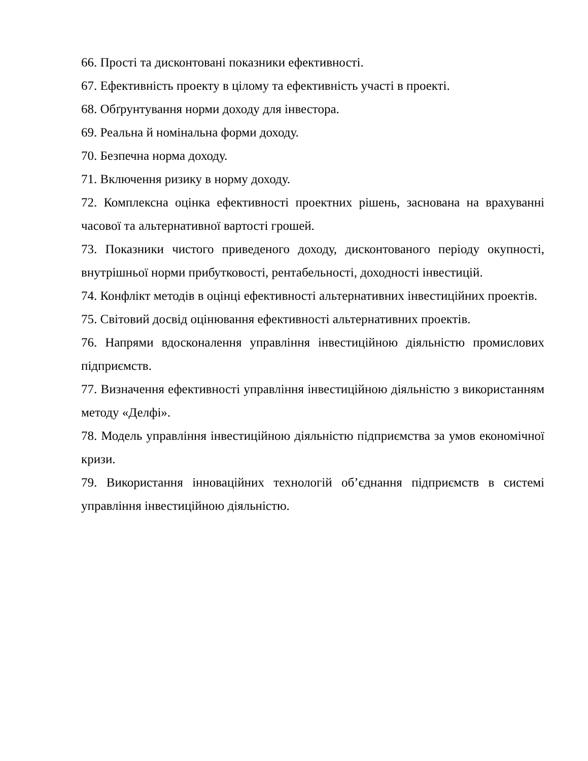66. Прості та дисконтовані показники ефективності.
67. Ефективність проекту в цілому та ефективність участі в проекті.
68. Обґрунтування норми доходу для інвестора.
69. Реальна й номінальна форми доходу.
70. Безпечна норма доходу.
71. Включення ризику в норму доходу.
72. Комплексна оцінка ефективності проектних рішень, заснована на врахуванні часової та альтернативної вартості грошей.
73. Показники чистого приведеного доходу, дисконтованого періоду окупності, внутрішньої норми прибутковості, рентабельності, доходності інвестицій.
74. Конфлікт методів в оцінці ефективності альтернативних інвестиційних проектів.
75. Світовий досвід оцінювання ефективності альтернативних проектів.
76. Напрями вдосконалення управління інвестиційною діяльністю промислових підприємств.
77. Визначення ефективності управління інвестиційною діяльністю з використанням методу «Делфі».
78. Модель управління інвестиційною діяльністю підприємства за умов економічної кризи.
79. Використання інноваційних технологій об’єднання підприємств в системі управління інвестиційною діяльністю.